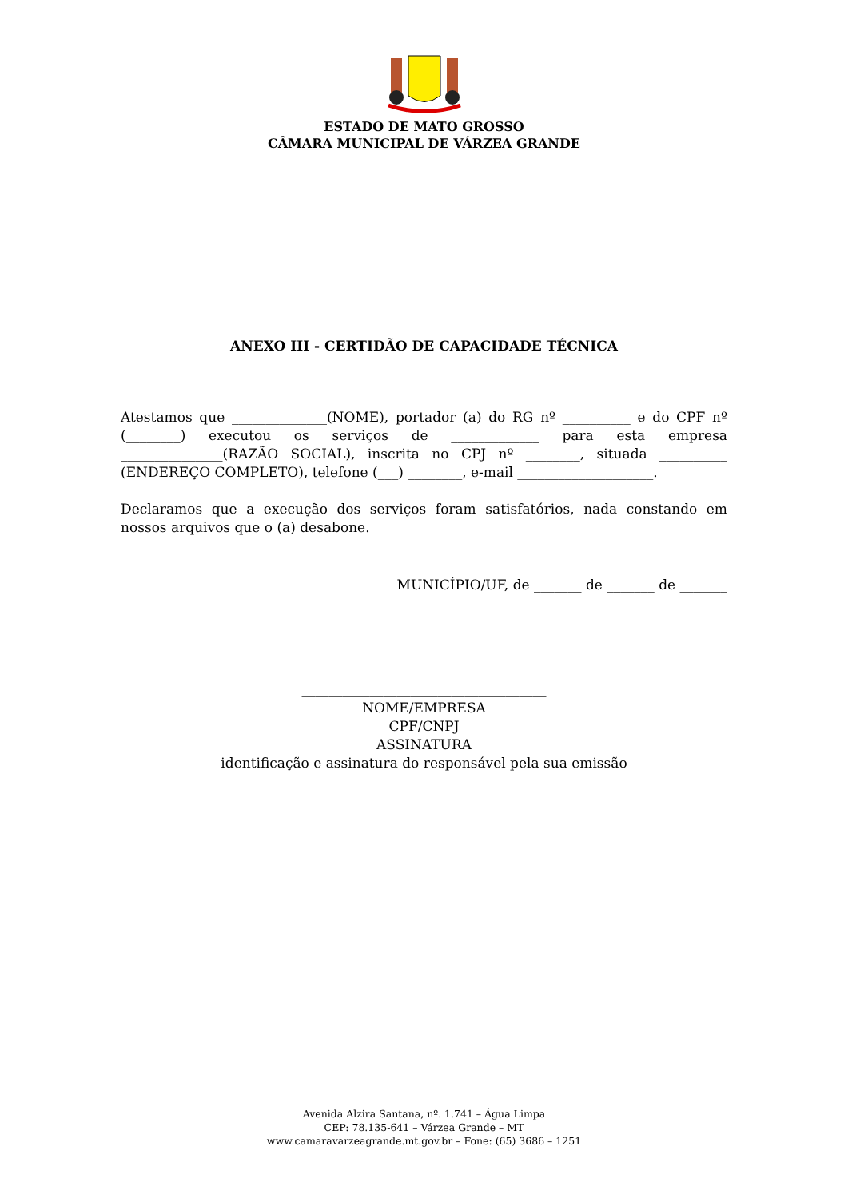ESTADO DE MATO GROSSO
CÂMARA MUNICIPAL DE VÁRZEA GRANDE
ANEXO III - CERTIDÃO DE CAPACIDADE TÉCNICA
Atestamos que ______________(NOME), portador (a) do RG nº __________ e do CPF nº (________) executou os serviços de _____________ para esta empresa _______________(RAZÃO SOCIAL), inscrita no CPJ nº ________, situada __________ (ENDEREÇO COMPLETO), telefone (___) ________, e-mail ____________________.
Declaramos que a execução dos serviços foram satisfatórios, nada constando em nossos arquivos que o (a) desabone.
MUNICÍPIO/UF, de _______ de _______ de _______
____________________________________
NOME/EMPRESA
CPF/CNPJ
ASSINATURA
identificação e assinatura do responsável pela sua emissão
Avenida Alzira Santana, nº. 1.741 – Água Limpa
CEP: 78.135-641 – Várzea Grande – MT
www.camaravarzeagrande.mt.gov.br – Fone: (65) 3686 – 1251